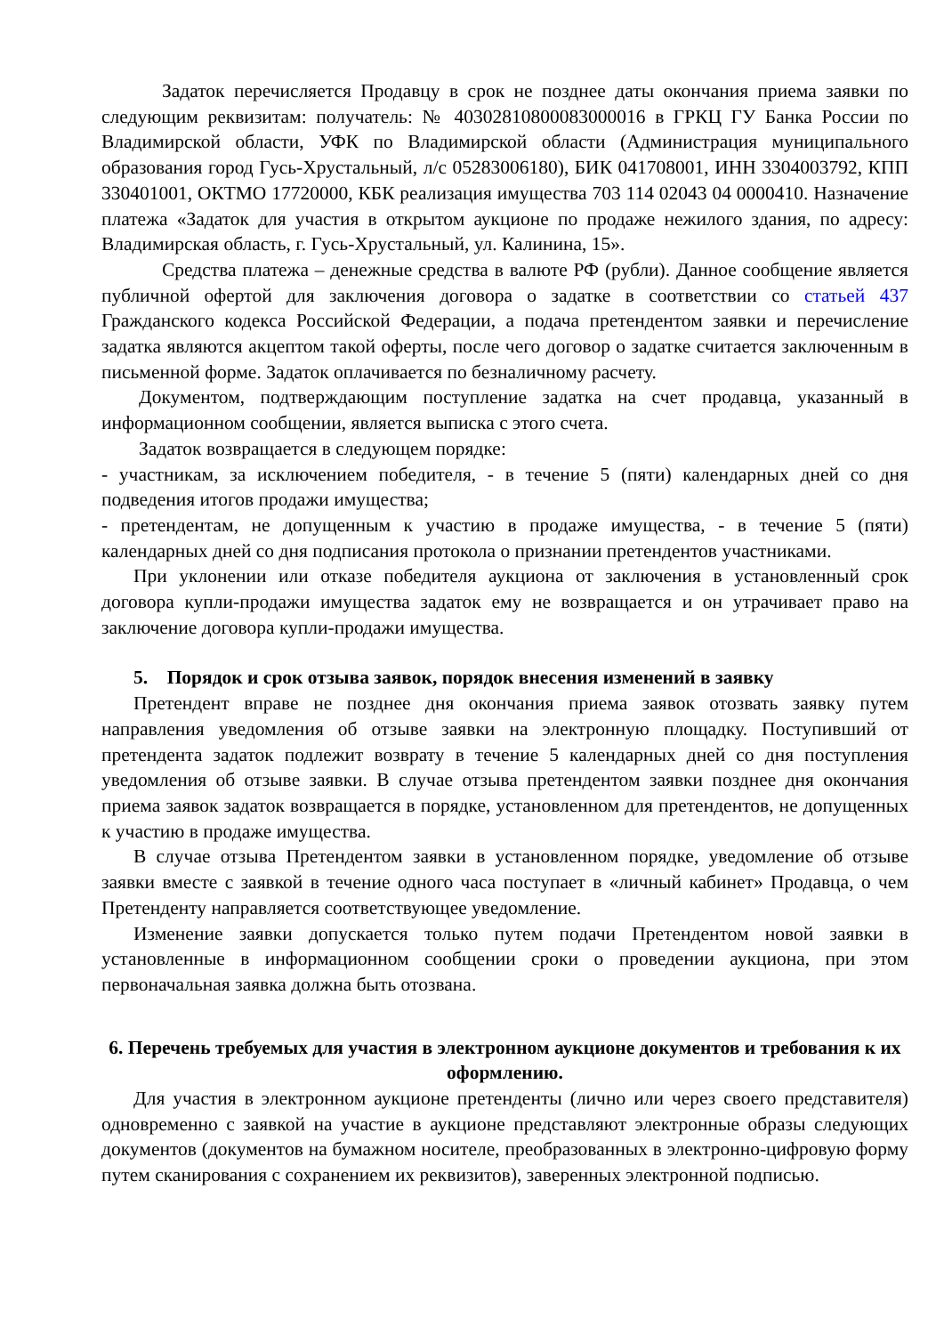Задаток перечисляется Продавцу в срок не позднее даты окончания приема заявки по следующим реквизитам: получатель: № 40302810800083000016 в ГРКЦ ГУ Банка России по Владимирской области, УФК по Владимирской области (Администрация муниципального образования город Гусь-Хрустальный, л/с 05283006180), БИК 041708001, ИНН 3304003792, КПП 330401001, ОКТМО 17720000, КБК реализация имущества 703 114 02043 04 0000410. Назначение платежа «Задаток для участия в открытом аукционе по продаже нежилого здания, по адресу: Владимирская область, г. Гусь-Хрустальный, ул. Калинина, 15».
Средства платежа – денежные средства в валюте РФ (рубли). Данное сообщение является публичной офертой для заключения договора о задатке в соответствии со статьей 437 Гражданского кодекса Российской Федерации, а подача претендентом заявки и перечисление задатка являются акцептом такой оферты, после чего договор о задатке считается заключенным в письменной форме. Задаток оплачивается по безналичному расчету.
Документом, подтверждающим поступление задатка на счет продавца, указанный в информационном сообщении, является выписка с этого счета.
Задаток возвращается в следующем порядке:
- участникам, за исключением победителя, - в течение 5 (пяти) календарных дней со дня подведения итогов продажи имущества;
- претендентам, не допущенным к участию в продаже имущества, - в течение 5 (пяти) календарных дней со дня подписания протокола о признании претендентов участниками.
При уклонении или отказе победителя аукциона от заключения в установленный срок договора купли-продажи имущества задаток ему не возвращается и он утрачивает право на заключение договора купли-продажи имущества.
5. Порядок и срок отзыва заявок, порядок внесения изменений в заявку
Претендент вправе не позднее дня окончания приема заявок отозвать заявку путем направления уведомления об отзыве заявки на электронную площадку. Поступивший от претендента задаток подлежит возврату в течение 5 календарных дней со дня поступления уведомления об отзыве заявки. В случае отзыва претендентом заявки позднее дня окончания приема заявок задаток возвращается в порядке, установленном для претендентов, не допущенных к участию в продаже имущества.
В случае отзыва Претендентом заявки в установленном порядке, уведомление об отзыве заявки вместе с заявкой в течение одного часа поступает в «личный кабинет» Продавца, о чем Претенденту направляется соответствующее уведомление.
Изменение заявки допускается только путем подачи Претендентом новой заявки в установленные в информационном сообщении сроки о проведении аукциона, при этом первоначальная заявка должна быть отозвана.
6. Перечень требуемых для участия в электронном аукционе документов и требования к их оформлению.
Для участия в электронном аукционе претенденты (лично или через своего представителя) одновременно с заявкой на участие в аукционе представляют электронные образы следующих документов (документов на бумажном носителе, преобразованных в электронно-цифровую форму путем сканирования с сохранением их реквизитов), заверенных электронной подписью.